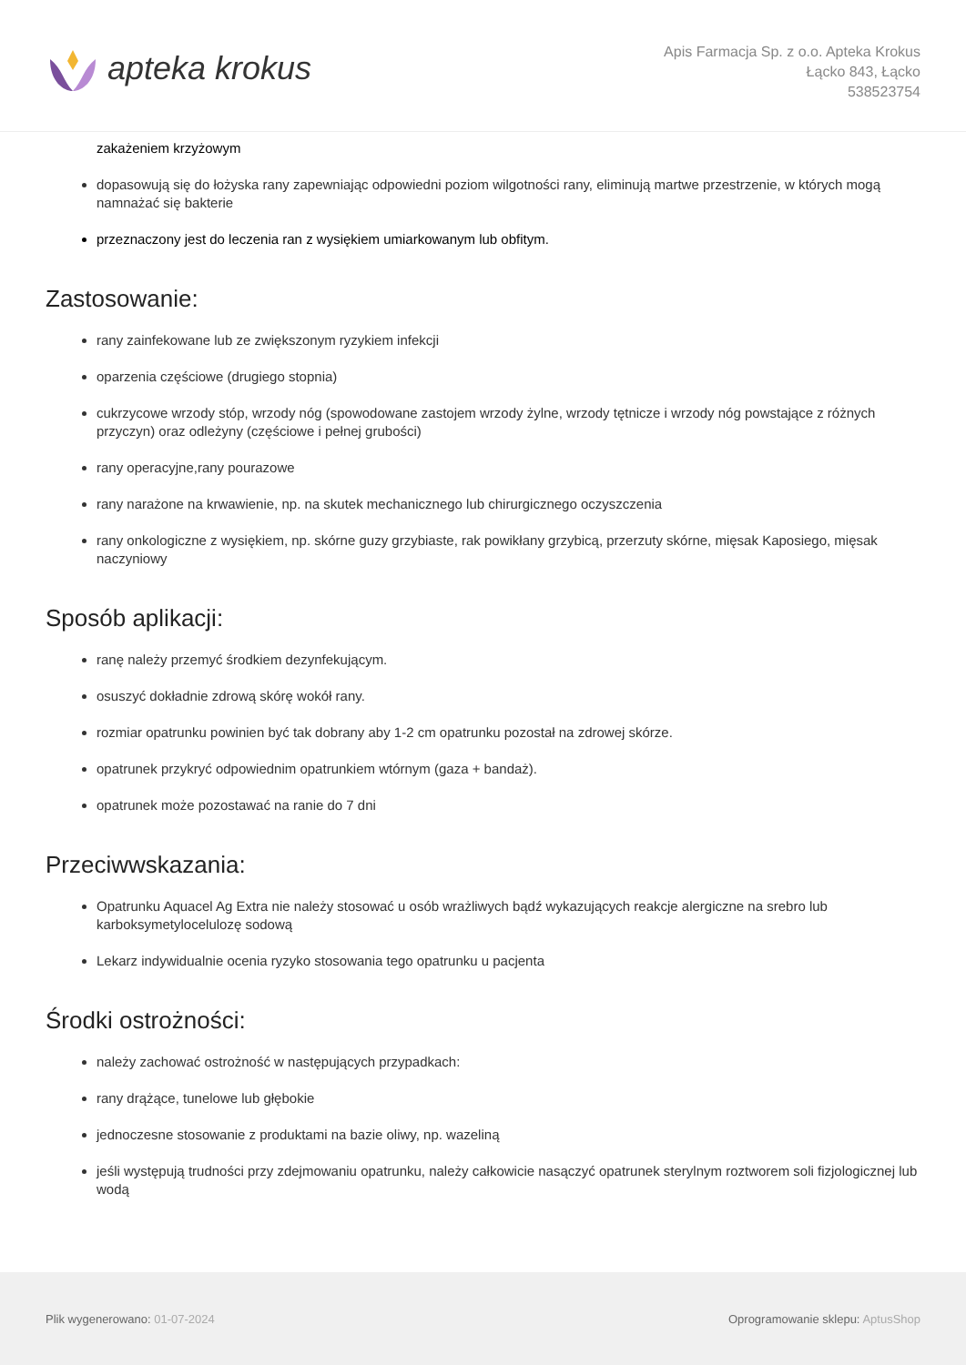apteka krokus
Apis Farmacja Sp. z o.o. Apteka Krokus
Łącko 843, Łącko
538523754
zakażeniem krzyżowym
dopasowują się do łożyska rany zapewniając odpowiedni poziom wilgotności rany, eliminują martwe przestrzenie, w których mogą namnażać się bakterie
przeznaczony jest do leczenia ran z wysiękiem umiarkowanym lub obfitym.
Zastosowanie:
rany zainfekowane lub ze zwiększonym ryzykiem infekcji
oparzenia częściowe (drugiego stopnia)
cukrzycowe wrzody stóp, wrzody nóg (spowodowane zastojem wrzody żylne, wrzody tętnicze i wrzody nóg powstające z różnych przyczyn) oraz odleżyny (częściowe i pełnej grubości)
rany operacyjne,rany pourazowe
rany narażone na krwawienie, np. na skutek mechanicznego lub chirurgicznego oczyszczenia
rany onkologiczne z wysiękiem, np. skórne guzy grzybiaste, rak powikłany grzybicą, przerzuty skórne, mięsak Kaposiego, mięsak naczyniowy
Sposób aplikacji:
ranę należy przemyć środkiem dezynfekującym.
osuszyć dokładnie zdrową skórę wokół rany.
rozmiar opatrunku powinien być tak dobrany aby 1-2 cm opatrunku pozostał na zdrowej skórze.
opatrunek przykryć odpowiednim opatrunkiem wtórnym (gaza + bandaż).
opatrunek może pozostawać na ranie do 7 dni
Przeciwwskazania:
Opatrunku Aquacel Ag Extra nie należy stosować u osób wrażliwych bądź wykazujących reakcje alergiczne na srebro lub karboksymetylocelulozę sodową
Lekarz indywidualnie ocenia ryzyko stosowania tego opatrunku u pacjenta
Środki ostrożności:
należy zachować ostrożność w następujących przypadkach:
rany drążące, tunelowe lub głębokie
jednoczesne stosowanie z produktami na bazie oliwy, np. wazeliną
jeśli występują trudności przy zdejmowaniu opatrunku, należy całkowicie nasączyć opatrunek sterylnym roztworem soli fizjologicznej lub wodą
Plik wygenerowano: 01-07-2024
Oprogramowanie sklepu: AptusShop